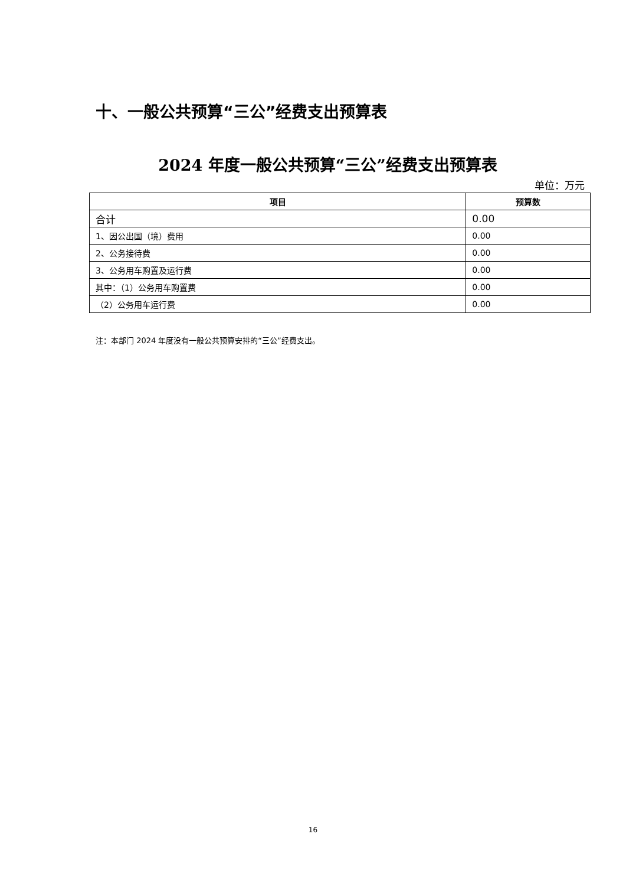十、一般公共预算“三公”经费支出预算表
2024 年度一般公共预算“三公”经费支出预算表
单位：万元
| 项目 | 预算数 |
| --- | --- |
| 合计 | 0.00 |
| 1、因公出国（境）费用 | 0.00 |
| 2、公务接待费 | 0.00 |
| 3、公务用车购置及运行费 | 0.00 |
| 其中：（1）公务用车购置费 | 0.00 |
| （2）公务用车运行费 | 0.00 |
注：本部门 2024 年度没有一般公共预算安排的“三公”经费支出。
16